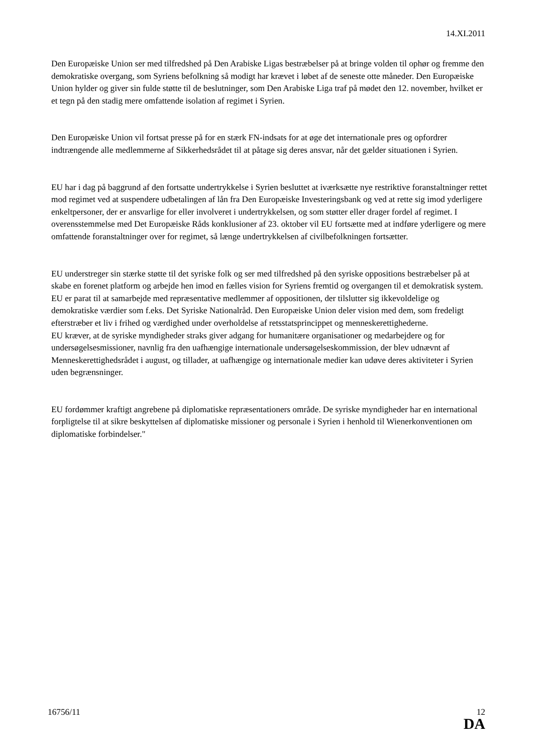14.XI.2011
Den Europæiske Union ser med tilfredshed på Den Arabiske Ligas bestræbelser på at bringe volden til ophør og fremme den demokratiske overgang, som Syriens befolkning så modigt har krævet i løbet af de seneste otte måneder. Den Europæiske Union hylder og giver sin fulde støtte til de beslutninger, som Den Arabiske Liga traf på mødet den 12. november, hvilket er et tegn på den stadig mere omfattende isolation af regimet i Syrien.
Den Europæiske Union vil fortsat presse på for en stærk FN-indsats for at øge det internationale pres og opfordrer indtrængende alle medlemmerne af Sikkerhedsrådet til at påtage sig deres ansvar, når det gælder situationen i Syrien.
EU har i dag på baggrund af den fortsatte undertrykkelse i Syrien besluttet at iværksætte nye restriktive foranstaltninger rettet mod regimet ved at suspendere udbetalingen af lån fra Den Europæiske Investeringsbank og ved at rette sig imod yderligere enkeltpersoner, der er ansvarlige for eller involveret i undertrykkelsen, og som støtter eller drager fordel af regimet. I overensstemmelse med Det Europæiske Råds konklusioner af 23. oktober vil EU fortsætte med at indføre yderligere og mere omfattende foranstaltninger over for regimet, så længe undertrykkelsen af civilbefolkningen fortsætter.
EU understreger sin stærke støtte til det syriske folk og ser med tilfredshed på den syriske oppositions bestræbelser på at skabe en forenet platform og arbejde hen imod en fælles vision for Syriens fremtid og overgangen til et demokratisk system. EU er parat til at samarbejde med repræsentative medlemmer af oppositionen, der tilslutter sig ikkevoldelige og demokratiske værdier som f.eks. Det Syriske Nationalråd. Den Europæiske Union deler vision med dem, som fredeligt efterstræber et liv i frihed og værdighed under overholdelse af retsstatsprincippet og menneskerettighederne.
EU kræver, at de syriske myndigheder straks giver adgang for humanitære organisationer og medarbejdere og for undersøgelsesmissioner, navnlig fra den uafhængige internationale undersøgelseskommission, der blev udnævnt af Menneskerettighedsrådet i august, og tillader, at uafhængige og internationale medier kan udøve deres aktiviteter i Syrien uden begrænsninger.
EU fordømmer kraftigt angrebene på diplomatiske repræsentationers område. De syriske myndigheder har en international forpligtelse til at sikre beskyttelsen af diplomatiske missioner og personale i Syrien i henhold til Wienerkonventionen om diplomatiske forbindelser."
16756/11 12
DA